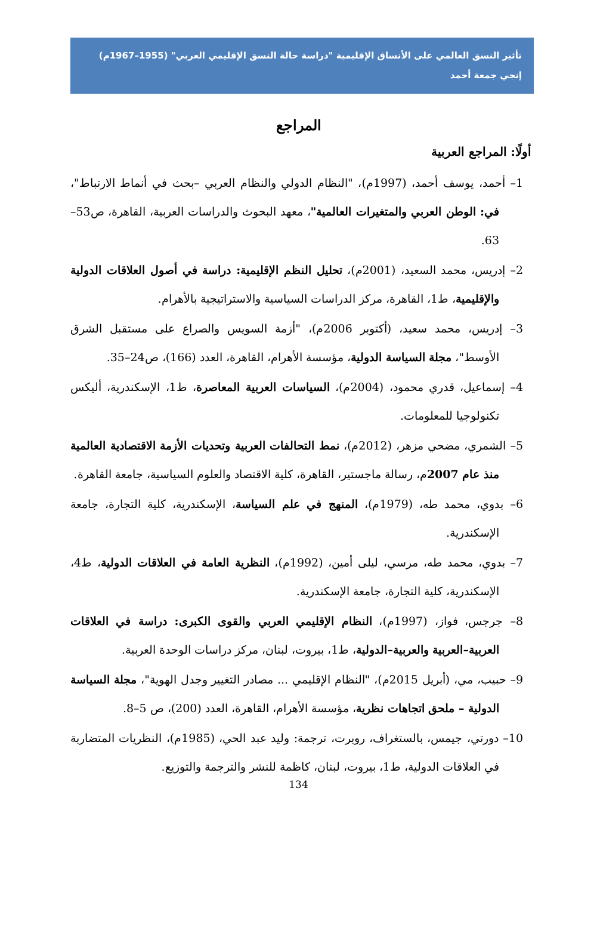تأثير النسق العالمي على الأنساق الإقليمية "دراسة حالة النسق الإقليمي العربي" (1955–1967م)
إنجي جمعة أحمد
المراجع
أولًا: المراجع العربية
1– أحمد، يوسف أحمد، (1997م)، "النظام الدولي والنظام العربي –بحث في أنماط الارتباط"، في: الوطن العربي والمتغيرات العالمية"، معهد البحوث والدراسات العربية، القاهرة، ص53–63.
2– إدريس، محمد السعيد، (2001م)، تحليل النظم الإقليمية: دراسة في أصول العلاقات الدولية والإقليمية، ط1، القاهرة، مركز الدراسات السياسية والاستراتيجية بالأهرام.
3– إدريس، محمد سعيد، (أكتوبر 2006م)، "أزمة السويس والصراع على مستقبل الشرق الأوسط"، مجلة السياسة الدولية، مؤسسة الأهرام، القاهرة، العدد (166)، ص24–35.
4– إسماعيل، قدري محمود، (2004م)، السياسات العربية المعاصرة، ط1، الإسكندرية، أليكس تكنولوجيا للمعلومات.
5– الشمري، مضحي مزهر، (2012م)، نمط التحالفات العربية وتحديات الأزمة الاقتصادية العالمية منذ عام 2007م، رسالة ماجستير، القاهرة، كلية الاقتصاد والعلوم السياسية، جامعة القاهرة.
6– بدوي، محمد طه، (1979م)، المنهج في علم السياسة، الإسكندرية، كلية التجارة، جامعة الإسكندرية.
7– بدوي، محمد طه، مرسي، ليلى أمين، (1992م)، النظرية العامة في العلاقات الدولية، ط4، الإسكندرية، كلية التجارة، جامعة الإسكندرية.
8– جرجس، فواز، (1997م)، النظام الإقليمي العربي والقوى الكبرى: دراسة في العلاقات العربية–العربية والعربية–الدولية، ط1، بيروت، لبنان، مركز دراسات الوحدة العربية.
9– حبيب، مي، (أبريل 2015م)، "النظام الإقليمي ... مصادر التغيير وجدل الهوية"، مجلة السياسة الدولية – ملحق اتجاهات نظرية، مؤسسة الأهرام، القاهرة، العدد (200)، ص 5–8.
10– دورتي، جيمس، بالستغراف، روبرت، ترجمة: وليد عبد الحي، (1985م)، النظريات المتضاربة في العلاقات الدولية، ط1، بيروت، لبنان، كاظمة للنشر والترجمة والتوزيع.
134